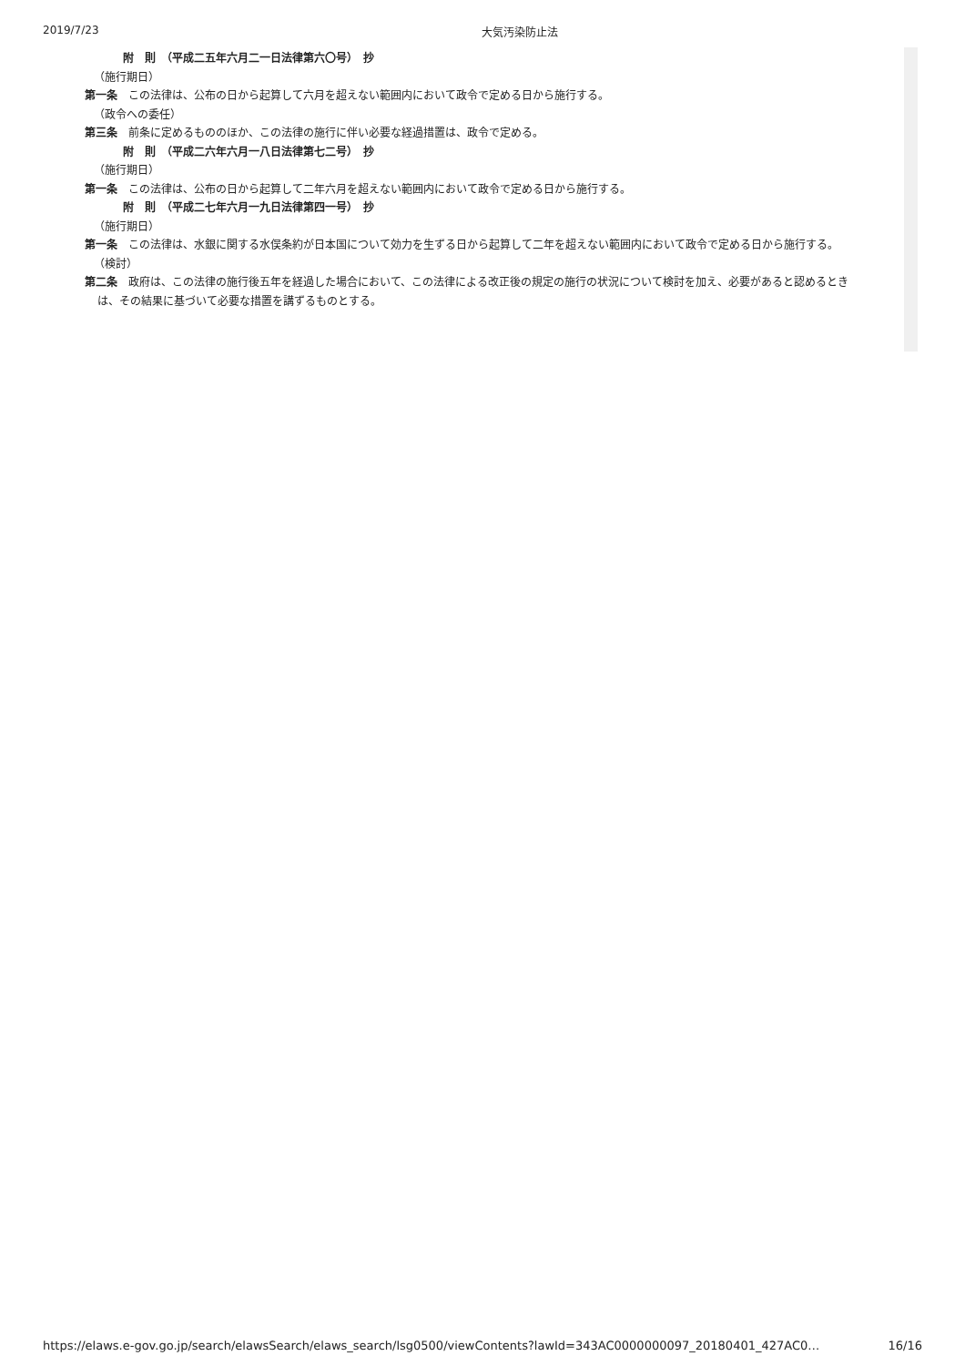2019/7/23 大気汚染防止法
附　則　（平成二五年六月二一日法律第六〇号）　抄
（施行期日）
第一条 この法律は、公布の日から起算して六月を超えない範囲内において政令で定める日から施行する。
（政令への委任）
第三条 前条に定めるもののほか、この法律の施行に伴い必要な経過措置は、政令で定める。
附　則　（平成二六年六月一八日法律第七二号）　抄
（施行期日）
第一条 この法律は、公布の日から起算して二年六月を超えない範囲内において政令で定める日から施行する。
附　則　（平成二七年六月一九日法律第四一号）　抄
（施行期日）
第一条 この法律は、水銀に関する水俣条約が日本国について効力を生ずる日から起算して二年を超えない範囲内において政令で定める日から施行する。
（検討）
第二条 政府は、この法律の施行後五年を経過した場合において、この法律による改正後の規定の施行の状況について検討を加え、必要があると認めるときは、その結果に基づいて必要な措置を講ずるものとする。
https://elaws.e-gov.go.jp/search/elawsSearch/elaws_search/lsg0500/viewContents?lawId=343AC0000000097_20180401_427AC0… 16/16